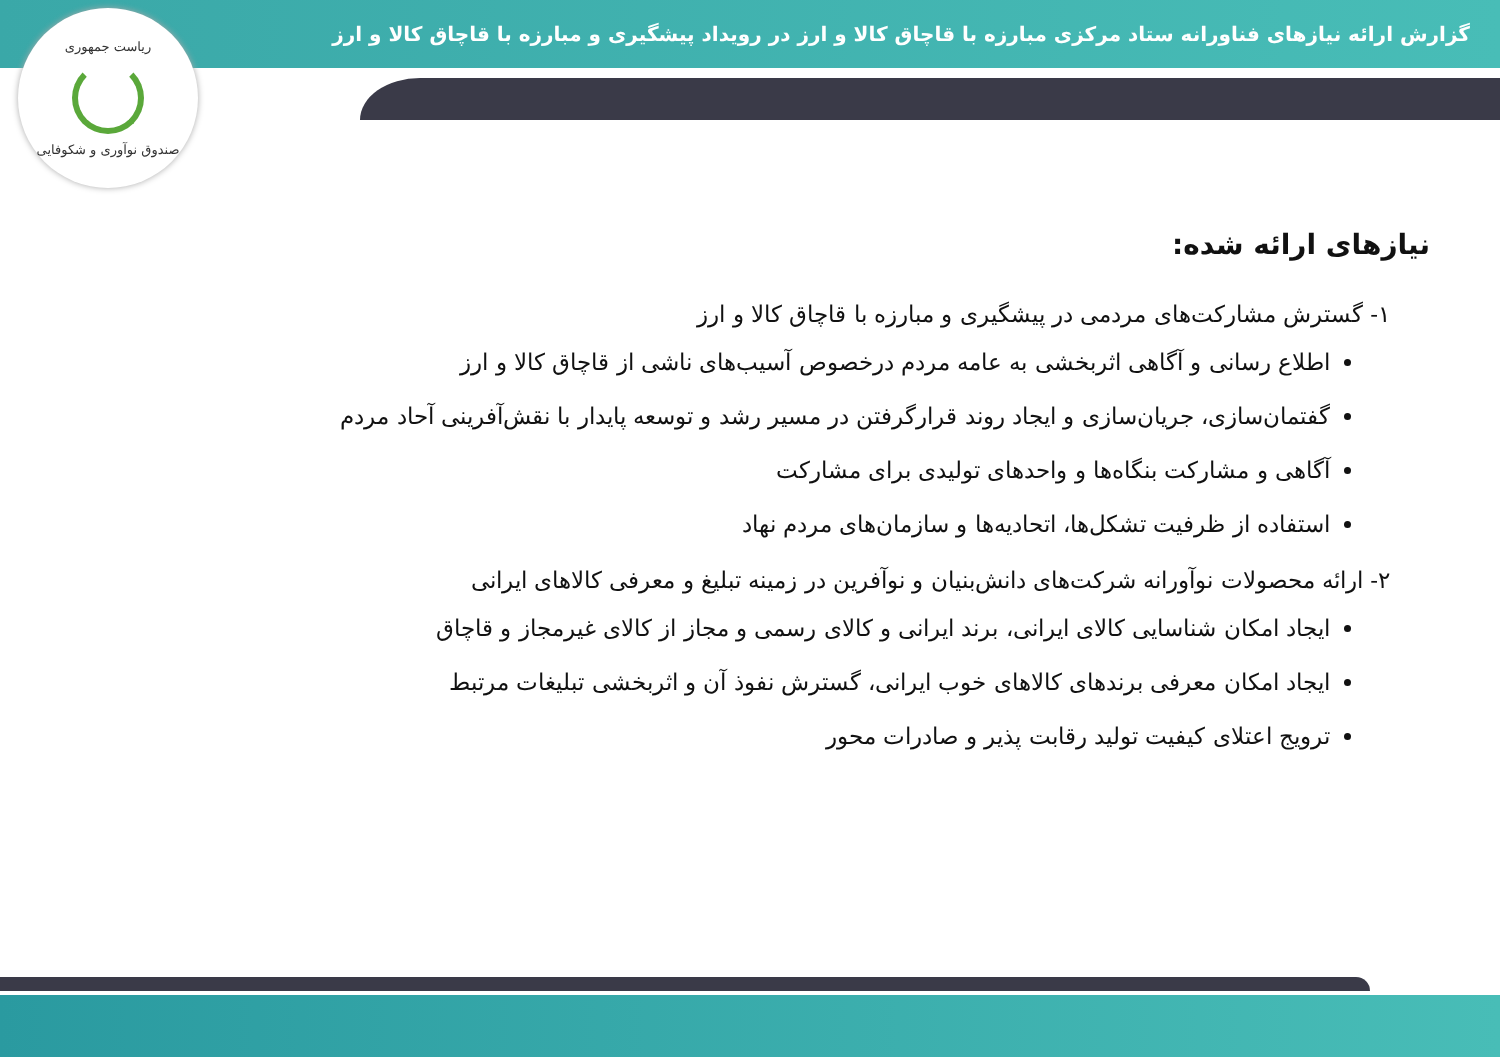گزارش ارائه نیازهای فناورانه ستاد مرکزی مبارزه با قاچاق کالا و ارز در رویداد پیشگیری و مبارزه با قاچاق کالا و ارز
ریاست جمهوری
صندوق نوآوری و شکوفایی
نیازهای ارائه شده:
۱- گسترش مشارکت‌های مردمی در پیشگیری و مبارزه با قاچاق کالا و ارز
اطلاع رسانی و آگاهی اثربخشی به عامه مردم درخصوص آسیب‌های ناشی از قاچاق کالا و ارز
گفتمان‌سازی، جریان‌سازی و ایجاد روند قرارگرفتن در مسیر رشد و توسعه پایدار با نقش‌آفرینی آحاد مردم
آگاهی و مشارکت بنگاه‌ها و واحدهای تولیدی برای مشارکت
استفاده از ظرفیت تشکل‌ها، اتحادیه‌ها و سازمان‌های مردم نهاد
۲- ارائه محصولات نوآورانه شرکت‌های دانش‌بنیان و نوآفرین در زمینه تبلیغ و معرفی کالاهای ایرانی
ایجاد امکان شناسایی کالای ایرانی، برند ایرانی و کالای رسمی و مجاز از کالای غیرمجاز و قاچاق
ایجاد امکان معرفی برندهای کالاهای خوب ایرانی، گسترش نفوذ آن و اثربخشی تبلیغات مرتبط
ترویج اعتلای کیفیت تولید رقابت پذیر و صادرات محور